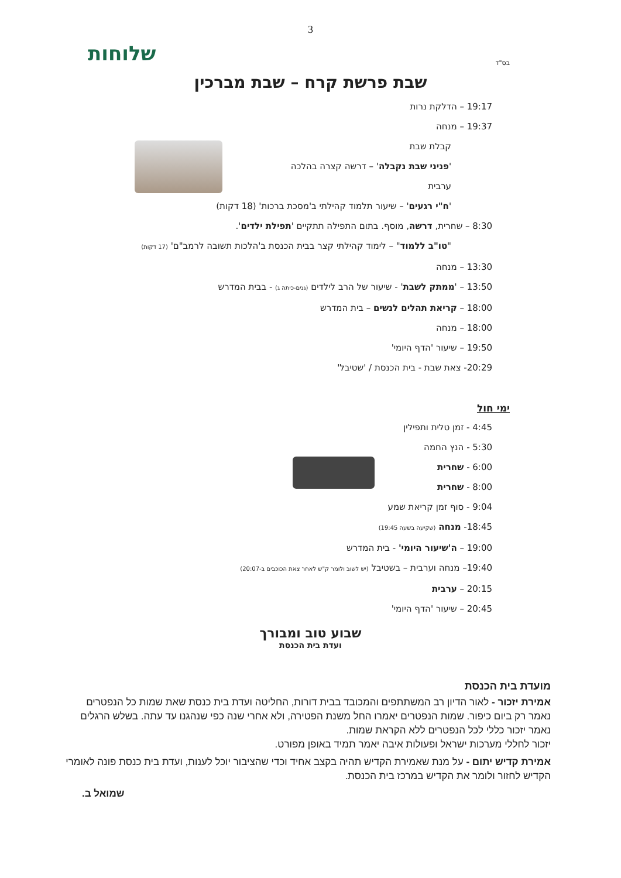3
בס"ד
שלוחות
שבת פרשת קרח – שבת מברכין
19:17 – הדלקת נרות
19:37 – מנחה
קבלת שבת
'פניני שבת נקבלה' – דרשה קצרה בהלכה
ערבית
'ח"י רגעים' – שיעור תלמוד קהילתי ב'מסכת ברכות' (18 דקות)
8:30 – שחרית, דרשה, מוסף. בתום התפילה תתקיים 'תפילת ילדים'.
"טו"ב ללמוד" – לימוד קהילתי קצר בבית הכנסת ב'הלכות תשובה לרמב"ם' (17 דקות)
13:30 – מנחה
13:50 – 'ממתק לשבת' - שיעור של הרב לילדים (גנים-כיתה ג) - בבית המדרש
18:00 – קריאת תהלים לנשים – בית המדרש
18:00 – מנחה
19:50 – שיעור 'הדף היומי'
20:29- צאת שבת - בית הכנסת / 'שטיבל'
ימי חול
4:45 - זמן טלית ותפילין
5:30 - הנץ החמה
6:00 - שחרית
8:00 - שחרית
9:04 - סוף זמן קריאת שמע
18:45- מנחה (שקיעה בשעה 19:45)
19:00 – ה'שיעור היומי' - בית המדרש
19:40– מנחה וערבית – בשטיבל (יש לשוב ולומר ק"ש לאחר צאת הכוכבים ב-20:07)
20:15 – ערבית
20:45 – שיעור 'הדף היומי'
שבוע טוב ומבורך
ועדת בית הכנסת
מועדת בית הכנסת
אמירת יזכור - לאור הדיון רב המשתתפים והמכובד בבית דורות, החליטה ועדת בית כנסת שאת שמות כל הנפטרים נאמר רק ביום כיפור. שמות הנפטרים יאמרו החל משנת הפטירה, ולא אחרי שנה כפי שנהגנו עד עתה. בשלש הרגלים נאמר יזכור כללי לכל הנפטרים ללא הקראת שמות.
יזכור לחללי מערכות ישראל ופעולות איבה יאמר תמיד באופן מפורט.
אמירת קדיש יתום - על מנת שאמירת הקדיש תהיה בקצב אחיד וכדי שהציבור יוכל לענות, ועדת בית כנסת פונה לאומרי הקדיש לחזור ולומר את הקדיש במרכז בית הכנסת.
שמואל ב.